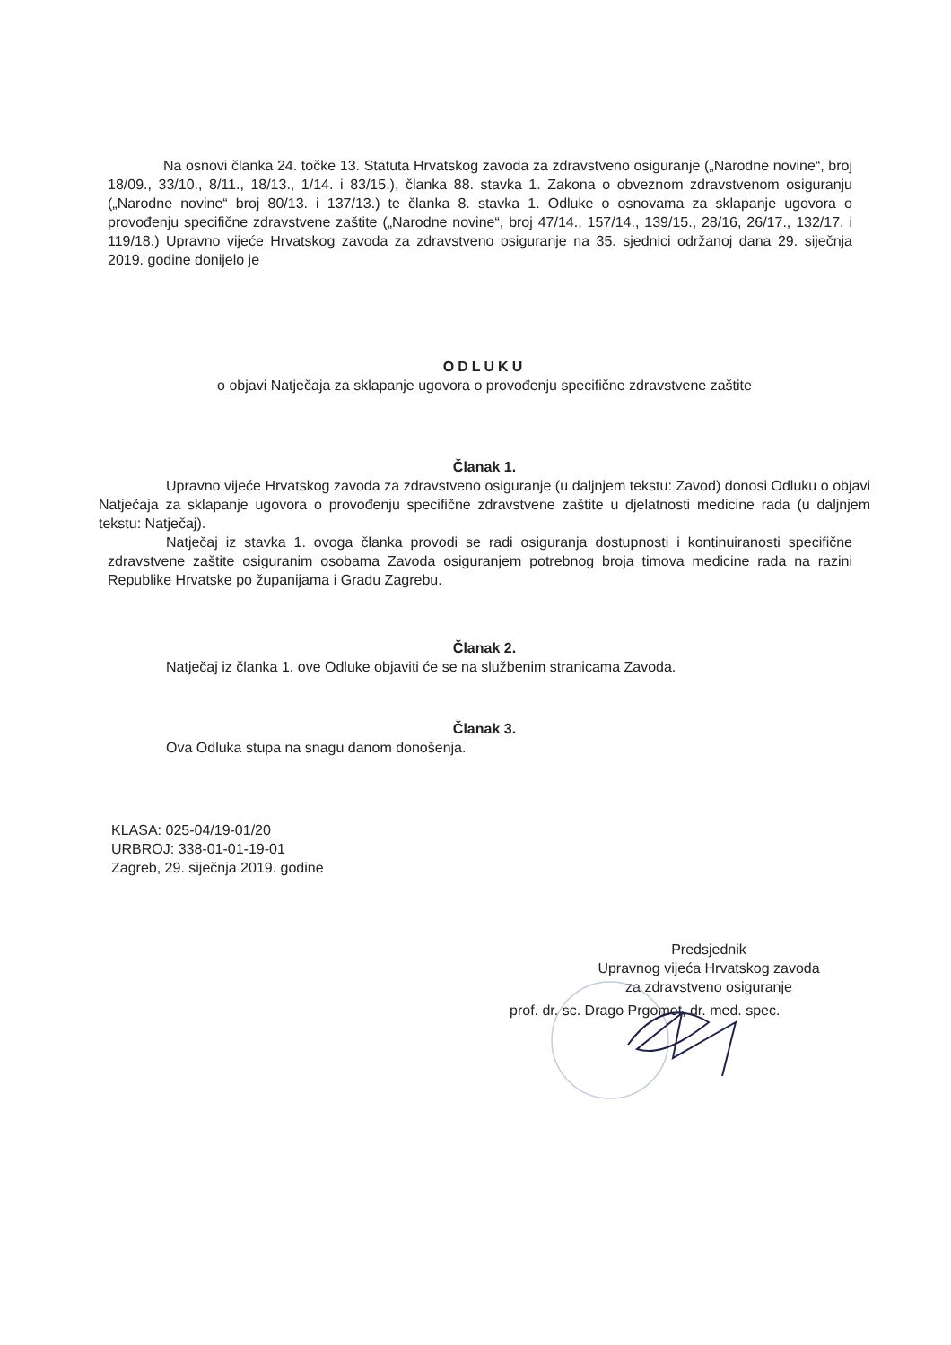Na osnovi članka 24. točke 13. Statuta Hrvatskog zavoda za zdravstveno osiguranje („Narodne novine“, broj 18/09., 33/10., 8/11., 18/13., 1/14. i 83/15.), članka 88. stavka 1. Zakona o obveznom zdravstvenom osiguranju („Narodne novine“ broj 80/13. i 137/13.) te članka 8. stavka 1. Odluke o osnovama za sklapanje ugovora o provođenju specifične zdravstvene zaštite („Narodne novine“, broj 47/14., 157/14., 139/15., 28/16, 26/17., 132/17. i 119/18.) Upravno vijeće Hrvatskog zavoda za zdravstveno osiguranje na 35. sjednici održanoj dana 29. siječnja 2019. godine donijelo je
ODLUKU
o objavi Natječaja za sklapanje ugovora o provođenju specifične zdravstvene zaštite
Članak 1.
Upravno vijeće Hrvatskog zavoda za zdravstveno osiguranje (u daljnjem tekstu: Zavod) donosi Odluku o objavi Natječaja za sklapanje ugovora o provođenju specifične zdravstvene zaštite u djelatnosti medicine rada (u daljnjem tekstu: Natječaj).
Natječaj iz stavka 1. ovoga članka provodi se radi osiguranja dostupnosti i kontinuiranosti specifične zdravstvene zaštite osiguranim osobama Zavoda osiguranjem potrebnog broja timova medicine rada na razini Republike Hrvatske po županijama i Gradu Zagrebu.
Članak 2.
Natječaj iz članka 1. ove Odluke objaviti će se na službenim stranicama Zavoda.
Članak 3.
Ova Odluka stupa na snagu danom donošenja.
KLASA: 025-04/19-01/20
URBROJ: 338-01-01-19-01
Zagreb, 29. siječnja 2019. godine
Predsjednik
Upravnog vijeća Hrvatskog zavoda
za zdravstveno osiguranje
prof. dr. sc. Drago Prgomet, dr. med. spec.